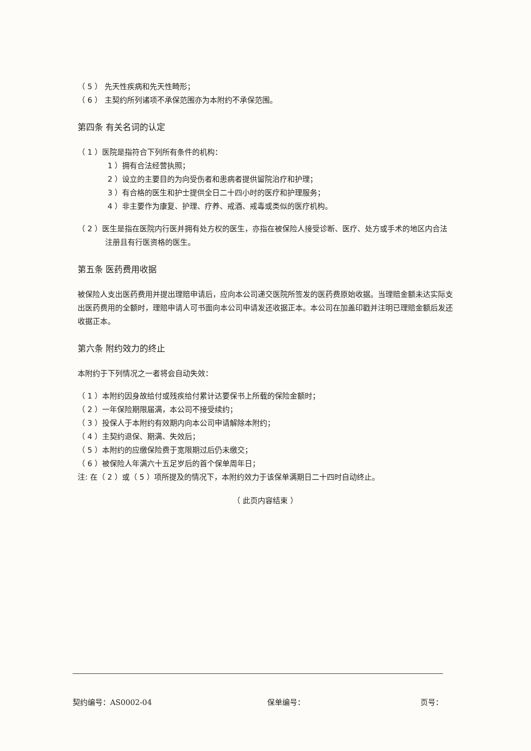（ 5 ） 先天性疾病和先天性畸形；
（ 6 ） 主契约所列诸项不承保范围亦为本附约不承保范围。
第四条 有关名词的认定
（ 1 ）医院是指符合下列所有条件的机构：
1 ）拥有合法经营执照；
2 ）设立的主要目的为向受伤者和患病者提供留院治疗和护理；
3 ）有合格的医生和护士提供全日二十四小时的医疗和护理服务；
4 ）非主要作为康复、护理、疗养、戒酒、戒毒或类似的医疗机构。
（ 2 ）医生是指在医院内行医并拥有处方权的医生，亦指在被保险人接受诊断、医疗、处方或手术的地区内合法注册且有行医资格的医生。
第五条 医药费用收据
被保险人支出医药费用并提出理赔申请后，应向本公司递交医院所签发的医药费原始收据。当理赔金额未达实际支出医药费用的全额时，理赔申请人可书面向本公司申请发还收据正本。本公司在加盖印戳并注明已理赔金额后发还收据正本。
第六条 附约效力的终止
本附约于下列情况之一者将会自动失效：
（ 1 ）本附约因身故给付或残疾给付累计达要保书上所载的保险金额时；
（ 2 ）一年保险期限届满，本公司不接受续约；
（ 3 ）投保人于本附约有效期内向本公司申请解除本附约；
（ 4 ）主契约退保、期满、失效后；
（ 5 ）本附约的应缴保险费于宽限期过后仍未缴交；
（ 6 ）被保险人年满六十五足岁后的首个保单周年日；
注: 在（ 2 ）或（ 5 ）项所提及的情况下，本附约效力于该保单满期日二十四时自动终止。
（ 此页内容结束 ）
契约编号：AS0002-04 保单编号： 页号：